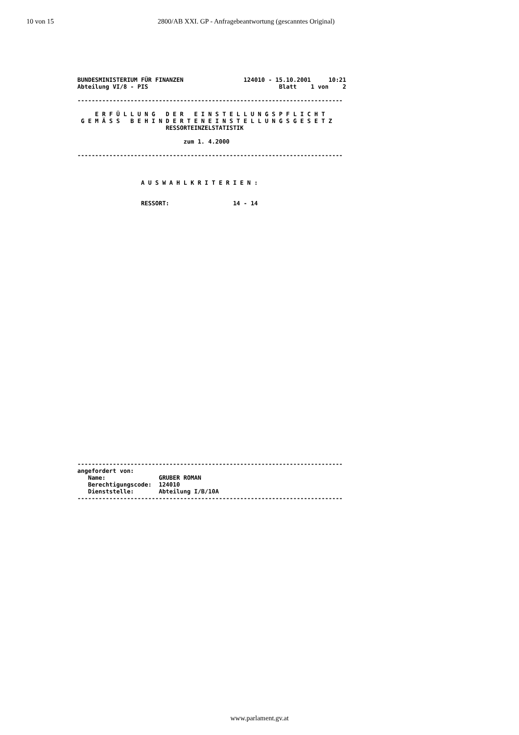10 von 15 2800/AB XXI. GP - Anfragebeantwortung (gescanntes Original)
BUNDESMINISTERIUM FÜR FINANZEN                 124010 - 15.10.2001     10:21
Abteilung VI/8 - PIS                                     Blatt    1 von    2

---------------------------------------------------------------------------

     E R F Ü L L U N G   D E R   E I N S T E L L U N G S P F L I C H T
 G E M Ä S S   B E H I N D E R T E N E I N S T E L L U N G S G E S E T Z
                         RESSORTEINZELSTATISTIK

                              zum 1. 4.2000

---------------------------------------------------------------------------



                  A U S W A H L K R I T E R I E N :


                  RESSORT:                  14 - 14
---------------------------------------------------------------------------
angefordert von:
   Name:               GRUBER ROMAN
   Berechtigungscode:  124010
   Dienststelle:       Abteilung I/B/10A
---------------------------------------------------------------------------
www.parlament.gv.at